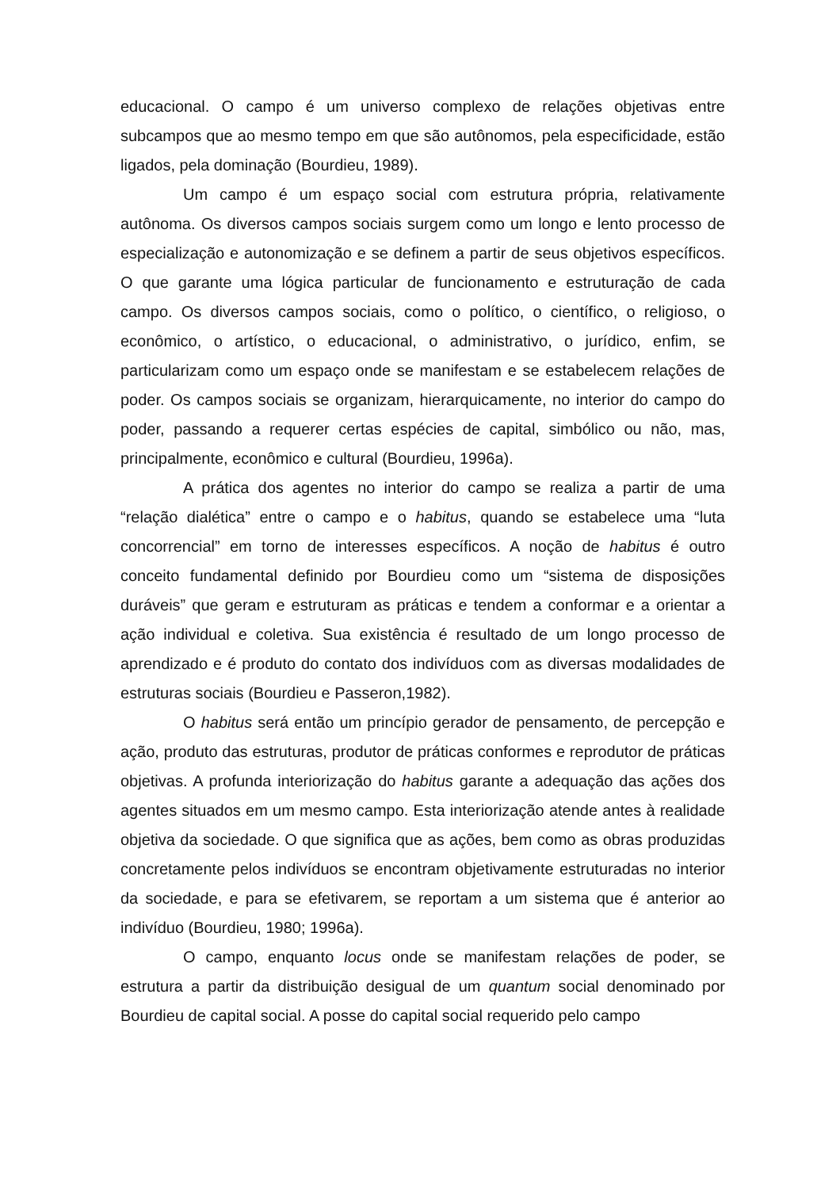educacional. O campo é um universo complexo de relações objetivas entre subcampos que ao mesmo tempo em que são autônomos, pela especificidade, estão ligados, pela dominação (Bourdieu, 1989).
Um campo é um espaço social com estrutura própria, relativamente autônoma. Os diversos campos sociais surgem como um longo e lento processo de especialização e autonomização e se definem a partir de seus objetivos específicos. O que garante uma lógica particular de funcionamento e estruturação de cada campo. Os diversos campos sociais, como o político, o científico, o religioso, o econômico, o artístico, o educacional, o administrativo, o jurídico, enfim, se particularizam como um espaço onde se manifestam e se estabelecem relações de poder. Os campos sociais se organizam, hierarquicamente, no interior do campo do poder, passando a requerer certas espécies de capital, simbólico ou não, mas, principalmente, econômico e cultural (Bourdieu, 1996a).
A prática dos agentes no interior do campo se realiza a partir de uma “relação dialética” entre o campo e o habitus, quando se estabelece uma “luta concorrencial” em torno de interesses específicos. A noção de habitus é outro conceito fundamental definido por Bourdieu como um “sistema de disposições duráveis” que geram e estruturam as práticas e tendem a conformar e a orientar a ação individual e coletiva. Sua existência é resultado de um longo processo de aprendizado e é produto do contato dos indivíduos com as diversas modalidades de estruturas sociais (Bourdieu e Passeron,1982).
O habitus será então um princípio gerador de pensamento, de percepção e ação, produto das estruturas, produtor de práticas conformes e reprodutor de práticas objetivas. A profunda interiorização do habitus garante a adequação das ações dos agentes situados em um mesmo campo. Esta interiorização atende antes à realidade objetiva da sociedade. O que significa que as ações, bem como as obras produzidas concretamente pelos indivíduos se encontram objetivamente estruturadas no interior da sociedade, e para se efetivarem, se reportam a um sistema que é anterior ao indivíduo (Bourdieu, 1980; 1996a).
O campo, enquanto locus onde se manifestam relações de poder, se estrutura a partir da distribuição desigual de um quantum social denominado por Bourdieu de capital social. A posse do capital social requerido pelo campo